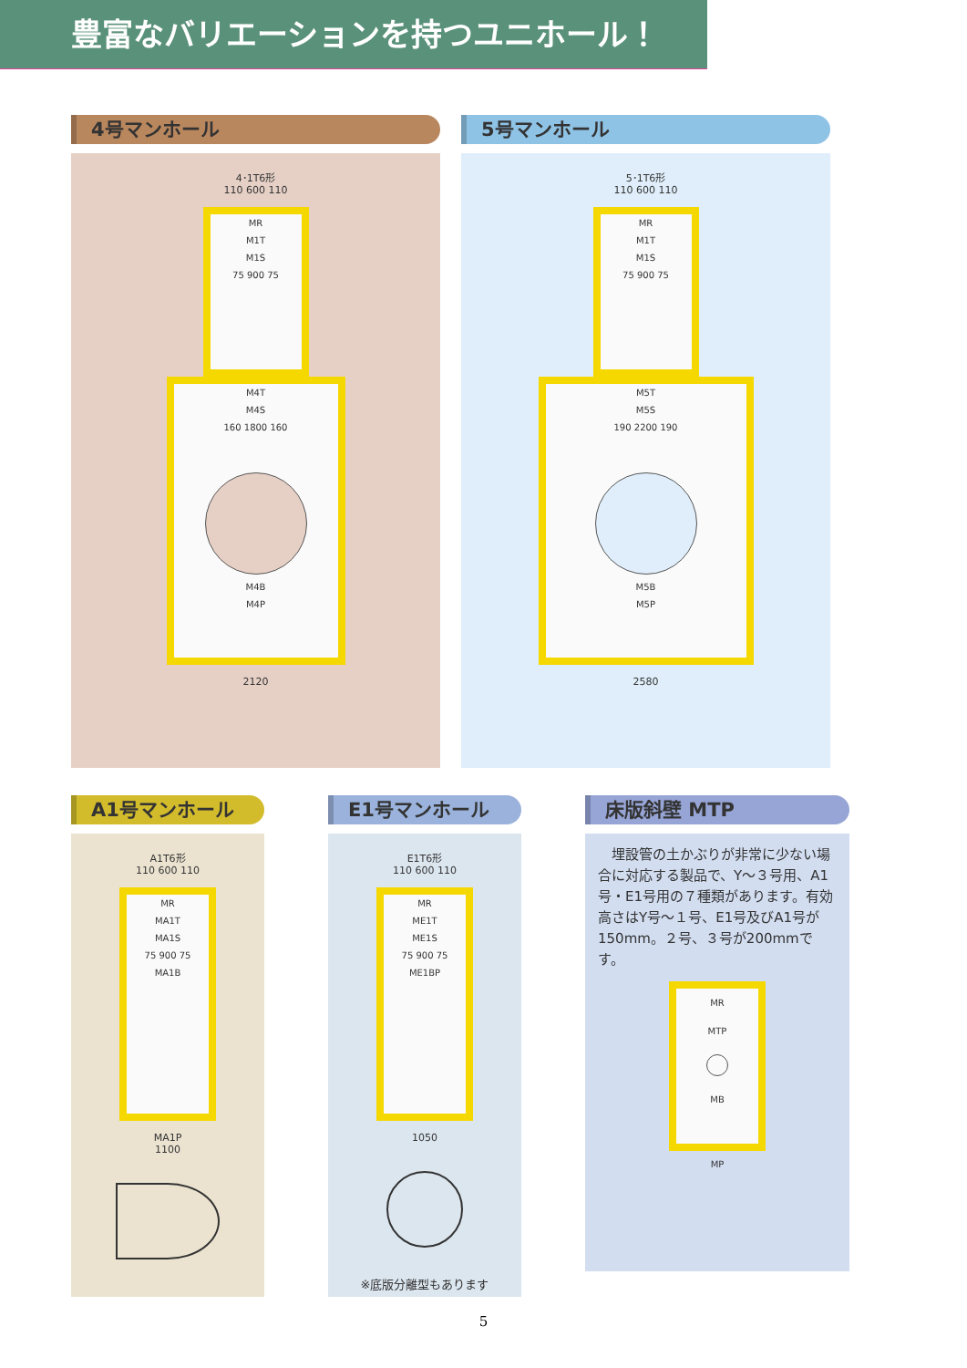豊富なバリエーションを持つユニホール！
4号マンホール
4･1T6形
110 600 110
MR
M1T
M1S
75 900 75
M4T
M4S
160 1800 160
M4B
M4P
2120
5号マンホール
5･1T6形
110 600 110
MR
M1T
M1S
75 900 75
M5T
M5S
190 2200 190
M5B
M5P
2580
A1号マンホール
A1T6形
110 600 110
MR
MA1T
MA1S
75 900 75
MA1B
MA1P
1100
E1号マンホール
E1T6形
110 600 110
MR
ME1T
ME1S
75 900 75
ME1BP
1050
※底版分離型もあります
床版斜壁 MTP
　埋設管の土かぶりが非常に少ない場合に対応する製品で、Y～３号用、A1号・E1号用の７種類があります。有効高さはY号～１号、E1号及びA1号が150mm。２号、３号が200mmです。
MR
MTP
MB
MP
5